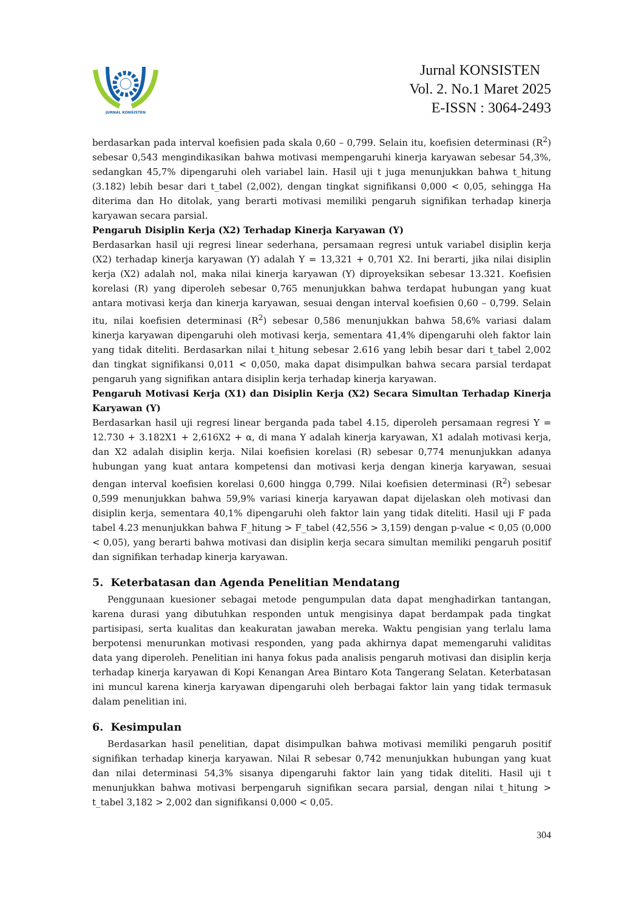JURNAL KONSISTEN
Jurnal KONSISTEN
Vol. 2. No.1 Maret 2025
E-ISSN : 3064-2493
berdasarkan pada interval koefisien pada skala 0,60 – 0,799. Selain itu, koefisien determinasi (R<sup>2</sup>) sebesar 0,543 mengindikasikan bahwa motivasi mempengaruhi kinerja karyawan sebesar 54,3%, sedangkan 45,7% dipengaruhi oleh variabel lain. Hasil uji t juga menunjukkan bahwa t_hitung (3.182) lebih besar dari t_tabel (2,002), dengan tingkat signifikansi 0,000 < 0,05, sehingga Ha diterima dan Ho ditolak, yang berarti motivasi memiliki pengaruh signifikan terhadap kinerja karyawan secara parsial.
Pengaruh Disiplin Kerja (X2) Terhadap Kinerja Karyawan (Y)
Berdasarkan hasil uji regresi linear sederhana, persamaan regresi untuk variabel disiplin kerja (X2) terhadap kinerja karyawan (Y) adalah Y = 13,321 + 0,701 X2. Ini berarti, jika nilai disiplin kerja (X2) adalah nol, maka nilai kinerja karyawan (Y) diproyeksikan sebesar 13.321. Koefisien korelasi (R) yang diperoleh sebesar 0,765 menunjukkan bahwa terdapat hubungan yang kuat antara motivasi kerja dan kinerja karyawan, sesuai dengan interval koefisien 0,60 – 0,799. Selain itu, nilai koefisien determinasi (R<sup>2</sup>) sebesar 0,586 menunjukkan bahwa 58,6% variasi dalam kinerja karyawan dipengaruhi oleh motivasi kerja, sementara 41,4% dipengaruhi oleh faktor lain yang tidak diteliti. Berdasarkan nilai t_hitung sebesar 2.616 yang lebih besar dari t_tabel 2,002 dan tingkat signifikansi 0,011 < 0,050, maka dapat disimpulkan bahwa secara parsial terdapat pengaruh yang signifikan antara disiplin kerja terhadap kinerja karyawan.
Pengaruh Motivasi Kerja (X1) dan Disiplin Kerja (X2) Secara Simultan Terhadap Kinerja Karyawan (Y)
Berdasarkan hasil uji regresi linear berganda pada tabel 4.15, diperoleh persamaan regresi Y = 12.730 + 3.182X1 + 2,616X2 + α, di mana Y adalah kinerja karyawan, X1 adalah motivasi kerja, dan X2 adalah disiplin kerja. Nilai koefisien korelasi (R) sebesar 0,774 menunjukkan adanya hubungan yang kuat antara kompetensi dan motivasi kerja dengan kinerja karyawan, sesuai dengan interval koefisien korelasi 0,600 hingga 0,799. Nilai koefisien determinasi (R<sup>2</sup>) sebesar 0,599 menunjukkan bahwa 59,9% variasi kinerja karyawan dapat dijelaskan oleh motivasi dan disiplin kerja, sementara 40,1% dipengaruhi oleh faktor lain yang tidak diteliti. Hasil uji F pada tabel 4.23 menunjukkan bahwa F_hitung > F_tabel (42,556 > 3,159) dengan p-value < 0,05 (0,000 < 0,05), yang berarti bahwa motivasi dan disiplin kerja secara simultan memiliki pengaruh positif dan signifikan terhadap kinerja karyawan.
5. Keterbatasan dan Agenda Penelitian Mendatang
Penggunaan kuesioner sebagai metode pengumpulan data dapat menghadirkan tantangan, karena durasi yang dibutuhkan responden untuk mengisinya dapat berdampak pada tingkat partisipasi, serta kualitas dan keakuratan jawaban mereka. Waktu pengisian yang terlalu lama berpotensi menurunkan motivasi responden, yang pada akhirnya dapat memengaruhi validitas data yang diperoleh. Penelitian ini hanya fokus pada analisis pengaruh motivasi dan disiplin kerja terhadap kinerja karyawan di Kopi Kenangan Area Bintaro Kota Tangerang Selatan. Keterbatasan ini muncul karena kinerja karyawan dipengaruhi oleh berbagai faktor lain yang tidak termasuk dalam penelitian ini.
6. Kesimpulan
Berdasarkan hasil penelitian, dapat disimpulkan bahwa motivasi memiliki pengaruh positif signifikan terhadap kinerja karyawan. Nilai R sebesar 0,742 menunjukkan hubungan yang kuat dan nilai determinasi 54,3% sisanya dipengaruhi faktor lain yang tidak diteliti. Hasil uji t menunjukkan bahwa motivasi berpengaruh signifikan secara parsial, dengan nilai t_hitung > t_tabel 3,182 > 2,002 dan signifikansi 0,000 < 0,05.
304